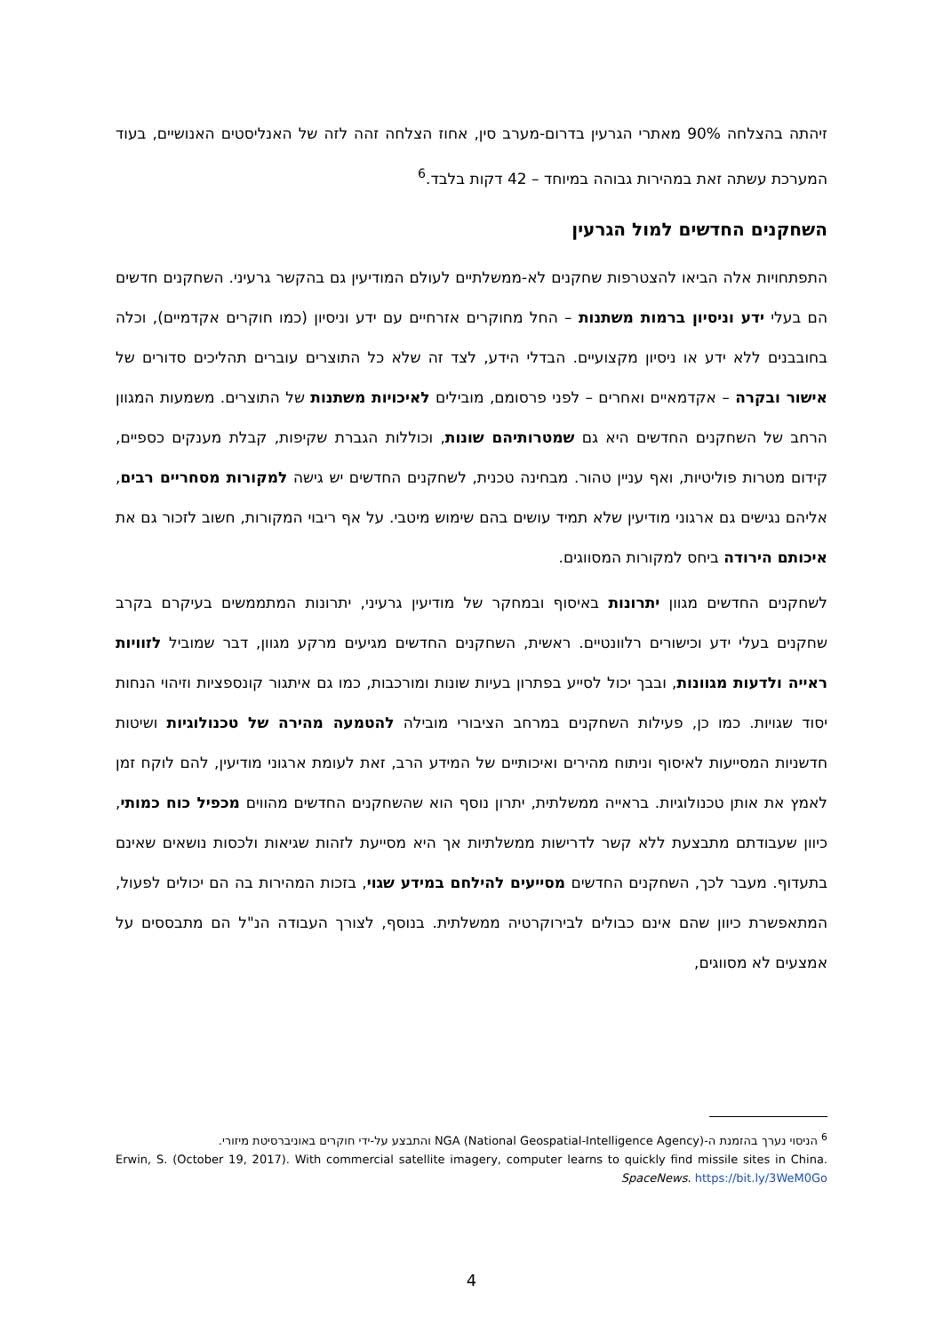זיהתה בהצלחה 90% מאתרי הגרעין בדרום-מערב סין, אחוז הצלחה זהה לזה של האנליסטים האנושיים, בעוד המערכת עשתה זאת במהירות גבוהה במיוחד – 42 דקות בלבד.<sup>6</sup>
השחקנים החדשים למול הגרעין
התפתחויות אלה הביאו להצטרפות שחקנים לא-ממשלתיים לעולם המודיעין גם בהקשר גרעיני. השחקנים חדשים הם בעלי ידע וניסיון ברמות משתנות – החל מחוקרים אזרחיים עם ידע וניסיון (כמו חוקרים אקדמיים), וכלה בחובבנים ללא ידע או ניסיון מקצועיים. הבדלי הידע, לצד זה שלא כל התוצרים עוברים תהליכים סדורים של אישור ובקרה – אקדמאיים ואחרים – לפני פרסומם, מובילים לאיכויות משתנות של התוצרים. משמעות המגוון הרחב של השחקנים החדשים היא גם שמטרותיהם שונות, וכוללות הגברת שקיפות, קבלת מענקים כספיים, קידום מטרות פוליטיות, ואף עניין טהור. מבחינה טכנית, לשחקנים החדשים יש גישה למקורות מסחריים רבים, אליהם נגישים גם ארגוני מודיעין שלא תמיד עושים בהם שימוש מיטבי. על אף ריבוי המקורות, חשוב לזכור גם את איכותם הירודה ביחס למקורות המסווגים.
לשחקנים החדשים מגוון יתרונות באיסוף ובמחקר של מודיעין גרעיני, יתרונות המתממשים בעיקרם בקרב שחקנים בעלי ידע וכישורים רלוונטיים. ראשית, השחקנים החדשים מגיעים מרקע מגוון, דבר שמוביל לזוויות ראייה ולדעות מגוונות, ובבך יכול לסייע בפתרון בעיות שונות ומורכבות, כמו גם איתגור קונספציות וזיהוי הנחות יסוד שגויות. כמו כן, פעילות השחקנים במרחב הציבורי מובילה להטמעה מהירה של טכנולוגיות ושיטות חדשניות המסייעות לאיסוף וניתוח מהירים ואיכותיים של המידע הרב, זאת לעומת ארגוני מודיעין, להם לוקח זמן לאמץ את אותן טכנולוגיות. בראייה ממשלתית, יתרון נוסף הוא שהשחקנים החדשים מהווים מכפיל כוח כמותי, כיוון שעבודתם מתבצעת ללא קשר לדרישות ממשלתיות אך היא מסייעת לזהות שגיאות ולכסות נושאים שאינם בתעדוף. מעבר לכך, השחקנים החדשים מסייעים להילחם במידע שגוי, בזכות המהירות בה הם יכולים לפעול, המתאפשרת כיוון שהם אינם כבולים לבירוקרטיה ממשלתית. בנוסף, לצורך העבודה הנ"ל הם מתבססים על אמצעים לא מסווגים,
<sup>6</sup> הניסוי נערך בהזמנת ה-NGA (National Geospatial-Intelligence Agency) והתבצע על-ידי חוקרים באוניברסיטת מיזורי.
Erwin, S. (October 19, 2017). With commercial satellite imagery, computer learns to quickly find missile sites in China. SpaceNews. https://bit.ly/3WeM0Go
4